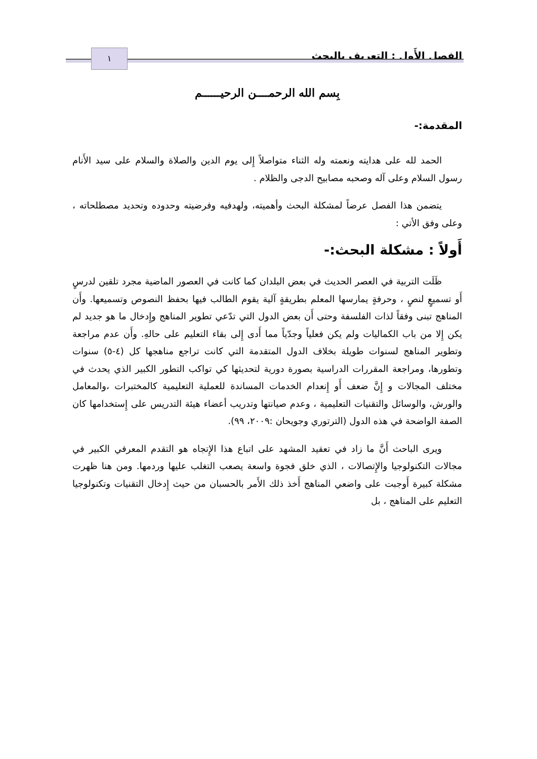الفصل الأَول : التعريف بالبحث ١
بِسم الله الرحمــــن الرحيــــــم
المقدمة:-
الحمد لله على هدايته ونعمته وله الثناء متواصلاً إِلى يوم الدين والصلاة والسلام على سيد الأَنام رسول السلام وعلى آله وصحبه مصابيح الدجى والظلام .
يتضمن هذا الفصل عرضاً لمشكلة البحث وأهميته، ولهدفيه وفرضيته وحدوده وتحديد مصطلحاته ، وعلى وفق الأتي :
أَولاً : مشكلة البحث:-
ظَلَت التربية في العصر الحديث في بعض البلدان كما كانت في العصور الماضية مجرد تلقين لدرسٍ أَو تسميعٍ لنصٍ ، وحرفةٍ يمارسها المعلم بطريقةٍ آلية يقوم الطالب فيها بحفظ النصوص وتسميعها. وأَن المناهج تبنى وفقاً لذات الفلسفة وحتى أَن بعض الدول التي تدّعي تطوير المناهج وإِدخال ما هو جديد لم يكن إِلا من باب الكماليات ولم يكن فعلياً وجدّياً مما أَدى إِلى بقاء التعليم على حالهِ. وأَن عدم مراجعة وتطوير المناهج لسنوات طويلة بخلاف الدول المتقدمة التي كانت تراجع مناهجها كل (٤-٥) سنوات وتطورها، ومراجعة المقررات الدراسية بصورة دورية لتحديثها كي تواكب التطور الكبير الذي يحدث في مختلف المجالات و إِنَّ ضعف أَو إِنعدام الخدمات المساندة للعملية التعليمية كالمختبرات ،والمعامل والورش، والوسائل والتقنيات التعليمية ، وعدم صيانتها وتدريب أعضاء هيئة التدريس على إِستخدامها كان الصفة الواضحة في هذه الدول (الترتوري وجويحان :٢٠٠٩، ٩٩).
ويرى الباحث أَنَّ ما زاد في تعقيد المشهد على اتباع هذا الإِتجاه هو التقدم المعرفي الكبير في مجالات التكنولوجيا والإِتصالات ، الذي خلق فجوة واسعة يصعب التغلب عليها وردمها. ومن هنا ظهرت مشكلة كبيرة أَوجبت على واضعي المناهج أَخذ ذلك الأَمر بالحسبان من حيث إِدخال التقنيات وتكنولوجيا التعليم على المناهج ، بل